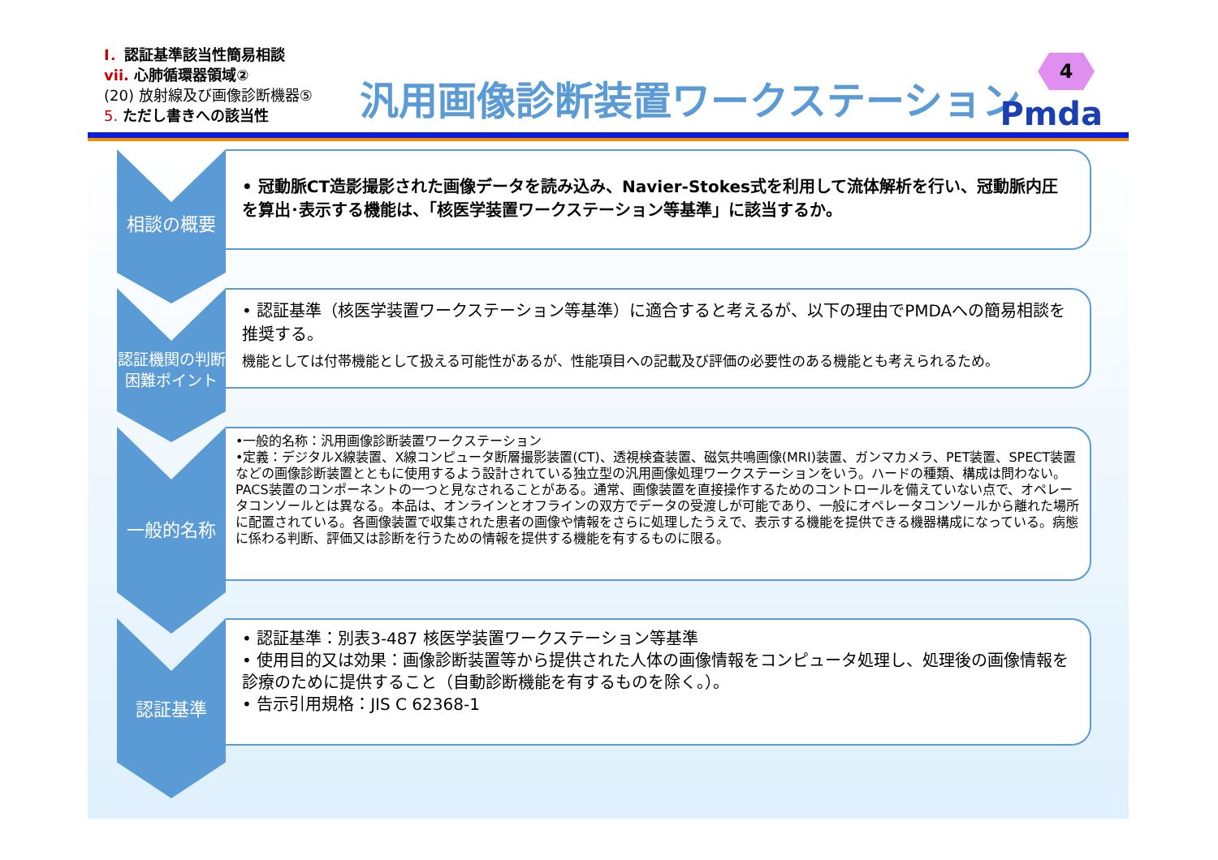Ⅰ．認証基準該当性簡易相談
vii. 心肺循環器領域②
(20) 放射線及び画像診断機器⑤
5. ただし書きへの該当性
汎用画像診断装置ワークステーション
4
Pmda
相談の概要
• 冠動脈CT造影撮影された画像データを読み込み、Navier-Stokes式を利用して流体解析を行い、冠動脈内圧を算出･表示する機能は、「核医学装置ワークステーション等基準」に該当するか。
認証機関の判断困難ポイント
• 認証基準（核医学装置ワークステーション等基準）に適合すると考えるが、以下の理由でPMDAへの簡易相談を推奨する。
機能としては付帯機能として扱える可能性があるが、性能項目への記載及び評価の必要性のある機能とも考えられるため。
一般的名称
•一般的名称：汎用画像診断装置ワークステーション
•定義：デジタルX線装置、X線コンピュータ断層撮影装置(CT)、透視検査装置、磁気共鳴画像(MRI)装置、ガンマカメラ、PET装置、SPECT装置などの画像診断装置とともに使用するよう設計されている独立型の汎用画像処理ワークステーションをいう。ハードの種類、構成は問わない。PACS装置のコンポーネントの一つと見なされることがある。通常、画像装置を直接操作するためのコントロールを備えていない点で、オペレータコンソールとは異なる。本品は、オンラインとオフラインの双方でデータの受渡しが可能であり、一般にオペレータコンソールから離れた場所に配置されている。各画像装置で収集された患者の画像や情報をさらに処理したうえで、表示する機能を提供できる機器構成になっている。病態に係わる判断、評価又は診断を行うための情報を提供する機能を有するものに限る。
認証基準
• 認証基準：別表3-487 核医学装置ワークステーション等基準
• 使用目的又は効果：画像診断装置等から提供された人体の画像情報をコンピュータ処理し、処理後の画像情報を診療のために提供すること（自動診断機能を有するものを除く。）。
• 告示引用規格：JIS C 62368-1